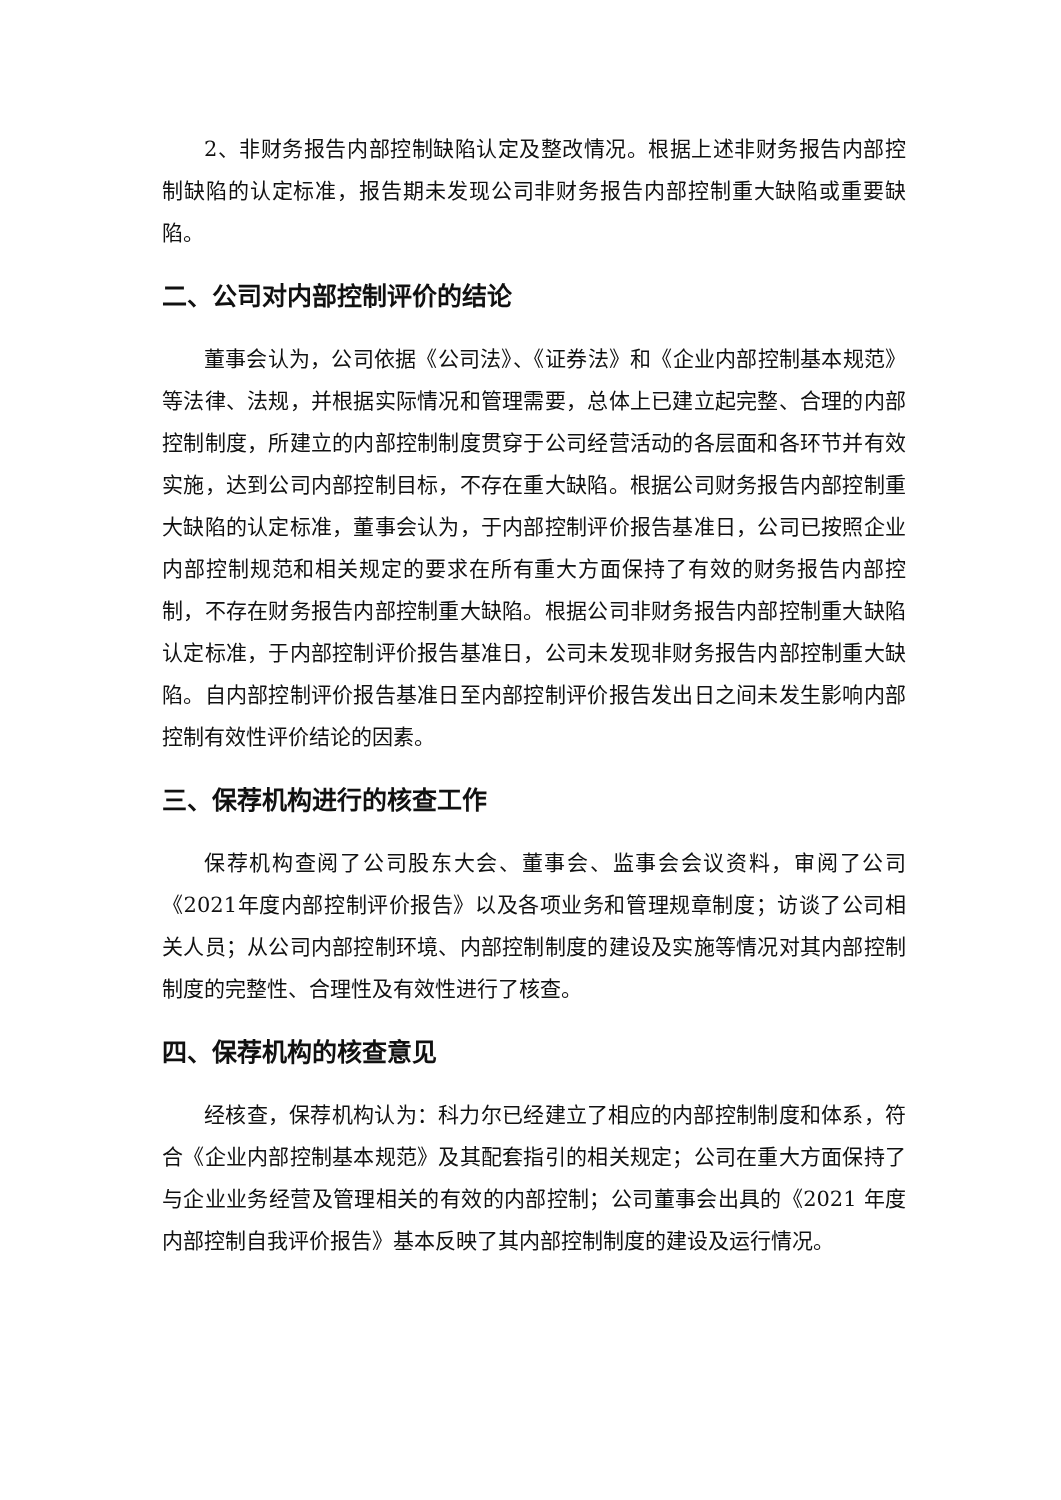2、非财务报告内部控制缺陷认定及整改情况。根据上述非财务报告内部控制缺陷的认定标准，报告期未发现公司非财务报告内部控制重大缺陷或重要缺陷。
二、公司对内部控制评价的结论
董事会认为，公司依据《公司法》、《证券法》和《企业内部控制基本规范》等法律、法规，并根据实际情况和管理需要，总体上已建立起完整、合理的内部控制制度，所建立的内部控制制度贯穿于公司经营活动的各层面和各环节并有效实施，达到公司内部控制目标，不存在重大缺陷。根据公司财务报告内部控制重大缺陷的认定标准，董事会认为，于内部控制评价报告基准日，公司已按照企业内部控制规范和相关规定的要求在所有重大方面保持了有效的财务报告内部控制，不存在财务报告内部控制重大缺陷。根据公司非财务报告内部控制重大缺陷认定标准，于内部控制评价报告基准日，公司未发现非财务报告内部控制重大缺陷。自内部控制评价报告基准日至内部控制评价报告发出日之间未发生影响内部控制有效性评价结论的因素。
三、保荐机构进行的核查工作
保荐机构查阅了公司股东大会、董事会、监事会会议资料，审阅了公司《2021年度内部控制评价报告》以及各项业务和管理规章制度；访谈了公司相关人员；从公司内部控制环境、内部控制制度的建设及实施等情况对其内部控制制度的完整性、合理性及有效性进行了核查。
四、保荐机构的核查意见
经核查，保荐机构认为：科力尔已经建立了相应的内部控制制度和体系，符合《企业内部控制基本规范》及其配套指引的相关规定；公司在重大方面保持了与企业业务经营及管理相关的有效的内部控制；公司董事会出具的《2021 年度内部控制自我评价报告》基本反映了其内部控制制度的建设及运行情况。